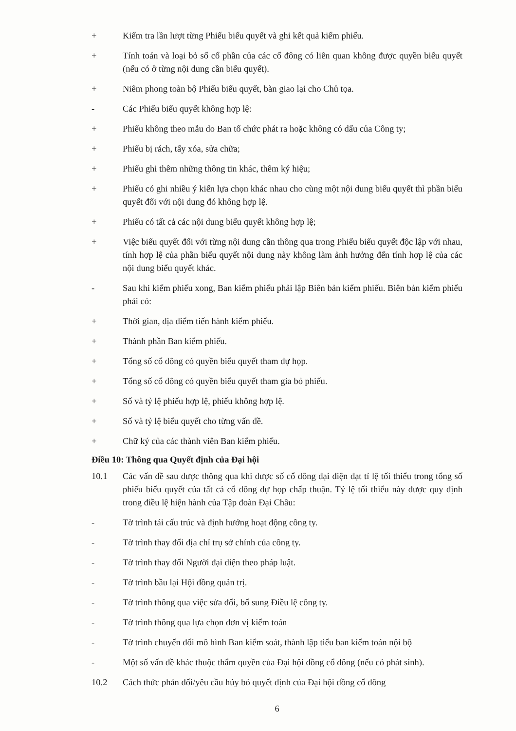+ Kiểm tra lần lượt từng Phiếu biểu quyết và ghi kết quả kiểm phiếu.
+ Tính toán và loại bỏ số cổ phần của các cổ đông có liên quan không được quyền biểu quyết (nếu có ở từng nội dung cần biểu quyết).
+ Niêm phong toàn bộ Phiếu biểu quyết, bàn giao lại cho Chủ tọa.
- Các Phiếu biểu quyết không hợp lệ:
+ Phiếu không theo mẫu do Ban tổ chức phát ra hoặc không có dấu của Công ty;
+ Phiếu bị rách, tẩy xóa, sửa chữa;
+ Phiếu ghi thêm những thông tin khác, thêm ký hiệu;
+ Phiếu có ghi nhiều ý kiến lựa chọn khác nhau cho cùng một nội dung biểu quyết thì phần biểu quyết đối với nội dung đó không hợp lệ.
+ Phiếu có tất cả các nội dung biểu quyết không hợp lệ;
+ Việc biểu quyết đối với từng nội dung cần thông qua trong Phiếu biểu quyết độc lập với nhau, tính hợp lệ của phần biểu quyết nội dung này không làm ảnh hưởng đến tính hợp lệ của các nội dung biểu quyết khác.
- Sau khi kiểm phiếu xong, Ban kiểm phiếu phải lập Biên bản kiểm phiếu. Biên bản kiểm phiếu phải có:
+ Thời gian, địa điểm tiến hành kiểm phiếu.
+ Thành phần Ban kiểm phiếu.
+ Tổng số cổ đông có quyền biểu quyết tham dự họp.
+ Tổng số cổ đông có quyền biểu quyết tham gia bỏ phiếu.
+ Số và tỷ lệ phiếu hợp lệ, phiếu không hợp lệ.
+ Số và tỷ lệ biểu quyết cho từng vấn đề.
+ Chữ ký của các thành viên Ban kiểm phiếu.
Điều 10: Thông qua Quyết định của Đại hội
10.1 Các vấn đề sau được thông qua khi được số cổ đông đại diện đạt tỉ lệ tối thiểu trong tổng số phiếu biểu quyết của tất cả cổ đông dự họp chấp thuận. Tỷ lệ tối thiểu này được quy định trong điều lệ hiện hành của Tập đoàn Đại Châu:
- Tờ trình tái cấu trúc và định hướng hoạt động công ty.
- Tờ trình thay đổi địa chỉ trụ sở chính của công ty.
- Tờ trình thay đổi Người đại diện theo pháp luật.
- Tờ trình bầu lại Hội đồng quản trị.
- Tờ trình thông qua việc sửa đổi, bổ sung Điều lệ công ty.
- Tờ trình thông qua lựa chọn đơn vị kiểm toán
- Tờ trình chuyển đổi mô hình Ban kiểm soát, thành lập tiểu ban kiểm toán nội bộ
- Một số vấn đề khác thuộc thẩm quyền của Đại hội đồng cổ đông (nếu có phát sinh).
10.2 Cách thức phản đối/yêu cầu hủy bỏ quyết định của Đại hội đồng cổ đông
6